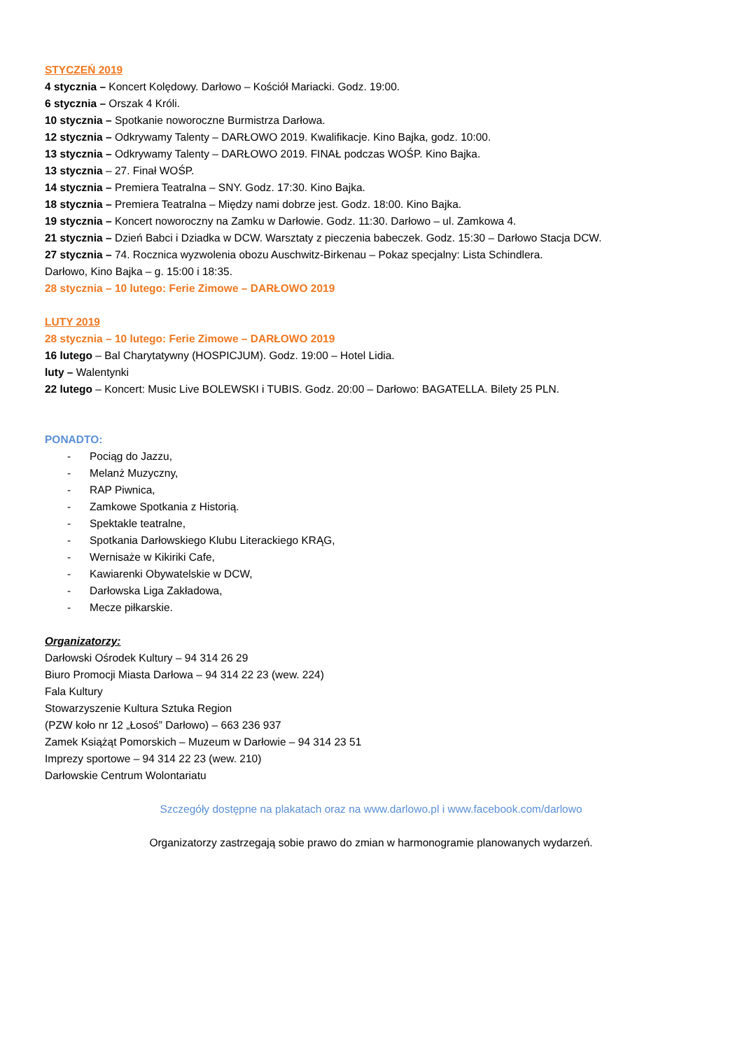STYCZEŃ 2019
4 stycznia – Koncert Kolędowy. Darłowo – Kościół Mariacki. Godz. 19:00.
6 stycznia – Orszak 4 Króli.
10 stycznia – Spotkanie noworoczne Burmistrza Darłowa.
12 stycznia – Odkrywamy Talenty – DARŁOWO 2019. Kwalifikacje. Kino Bajka, godz. 10:00.
13 stycznia – Odkrywamy Talenty – DARŁOWO 2019. FINAŁ podczas WOŚP. Kino Bajka.
13 stycznia – 27. Finał WOŚP.
14 stycznia – Premiera Teatralna – SNY. Godz. 17:30. Kino Bajka.
18 stycznia – Premiera Teatralna – Między nami dobrze jest. Godz. 18:00. Kino Bajka.
19 stycznia – Koncert noworoczny na Zamku w Darłowie. Godz. 11:30. Darłowo – ul. Zamkowa 4.
21 stycznia – Dzień Babci i Dziadka w DCW. Warsztaty z pieczenia babeczek. Godz. 15:30 – Darłowo Stacja DCW.
27 stycznia – 74. Rocznica wyzwolenia obozu Auschwitz-Birkenau – Pokaz specjalny: Lista Schindlera.
Darłowo, Kino Bajka – g. 15:00 i 18:35.
28 stycznia – 10 lutego: Ferie Zimowe – DARŁOWO 2019
LUTY 2019
28 stycznia – 10 lutego: Ferie Zimowe – DARŁOWO 2019
16 lutego – Bal Charytatywny (HOSPICJUM). Godz. 19:00 – Hotel Lidia.
luty – Walentynki
22 lutego – Koncert: Music Live BOLEWSKI i TUBIS. Godz. 20:00 – Darłowo: BAGATELLA. Bilety 25 PLN.
PONADTO:
- Pociąg do Jazzu,
- Melanż Muzyczny,
- RAP Piwnica,
- Zamkowe Spotkania z Historią.
- Spektakle teatralne,
- Spotkania Darłowskiego Klubu Literackiego KRĄG,
- Wernisaże w Kikiriki Cafe,
- Kawiarenki Obywatelskie w DCW,
- Darłowska Liga Zakładowa,
- Mecze piłkarskie.
Organizatorzy:
Darłowski Ośrodek Kultury – 94 314 26 29
Biuro Promocji Miasta Darłowa – 94 314 22 23 (wew. 224)
Fala Kultury
Stowarzyszenie Kultura Sztuka Region
(PZW koło nr 12 „Łosoś” Darłowo) – 663 236 937
Zamek Książąt Pomorskich – Muzeum w Darłowie – 94 314 23 51
Imprezy sportowe – 94 314 22 23 (wew. 210)
Darłowskie Centrum Wolontariatu
Szczegóły dostępne na plakatach oraz na www.darlowo.pl i www.facebook.com/darlowo
Organizatorzy zastrzegają sobie prawo do zmian w harmonogramie planowanych wydarzeń.